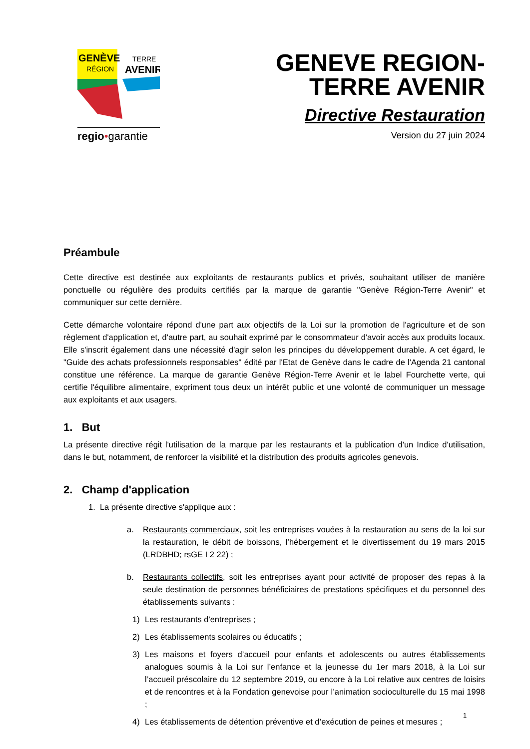GENÈVE
RÉGION
TERRE
AVENIR
regio•garantie
GENEVE REGION-
TERRE AVENIR
Directive Restauration
Version du 27 juin 2024
Préambule
Cette directive est destinée aux exploitants de restaurants publics et privés, souhaitant utiliser de manière ponctuelle ou régulière des produits certifiés par la marque de garantie "Genève Région-Terre Avenir" et communiquer sur cette dernière.
Cette démarche volontaire répond d'une part aux objectifs de la Loi sur la promotion de l'agriculture et de son règlement d'application et, d'autre part, au souhait exprimé par le consommateur d'avoir accès aux produits locaux. Elle s'inscrit également dans une nécessité d'agir selon les principes du développement durable. A cet égard, le "Guide des achats professionnels responsables" édité par l'Etat de Genève dans le cadre de l'Agenda 21 cantonal constitue une référence. La marque de garantie Genève Région-Terre Avenir et le label Fourchette verte, qui certifie l'équilibre alimentaire, expriment tous deux un intérêt public et une volonté de communiquer un message aux exploitants et aux usagers.
1. But
La présente directive régit l'utilisation de la marque par les restaurants et la publication d'un Indice d'utilisation, dans le but, notamment, de renforcer la visibilité et la distribution des produits agricoles genevois.
2. Champ d'application
1. La présente directive s'applique aux :
a. Restaurants commerciaux, soit les entreprises vouées à la restauration au sens de la loi sur la restauration, le débit de boissons, l’hébergement et le divertissement du 19 mars 2015 (LRDBHD; rsGE I 2 22) ;
b. Restaurants collectifs, soit les entreprises ayant pour activité de proposer des repas à la seule destination de personnes bénéficiaires de prestations spécifiques et du personnel des établissements suivants :
1) Les restaurants d'entreprises ;
2) Les établissements scolaires ou éducatifs ;
3) Les maisons et foyers d’accueil pour enfants et adolescents ou autres établissements analogues soumis à la Loi sur l’enfance et la jeunesse du 1er mars 2018, à la Loi sur l’accueil préscolaire du 12 septembre 2019, ou encore à la Loi relative aux centres de loisirs et de rencontres et à la Fondation genevoise pour l’animation socioculturelle du 15 mai 1998 ;
4) Les établissements de détention préventive et d’exécution de peines et mesures ;
1